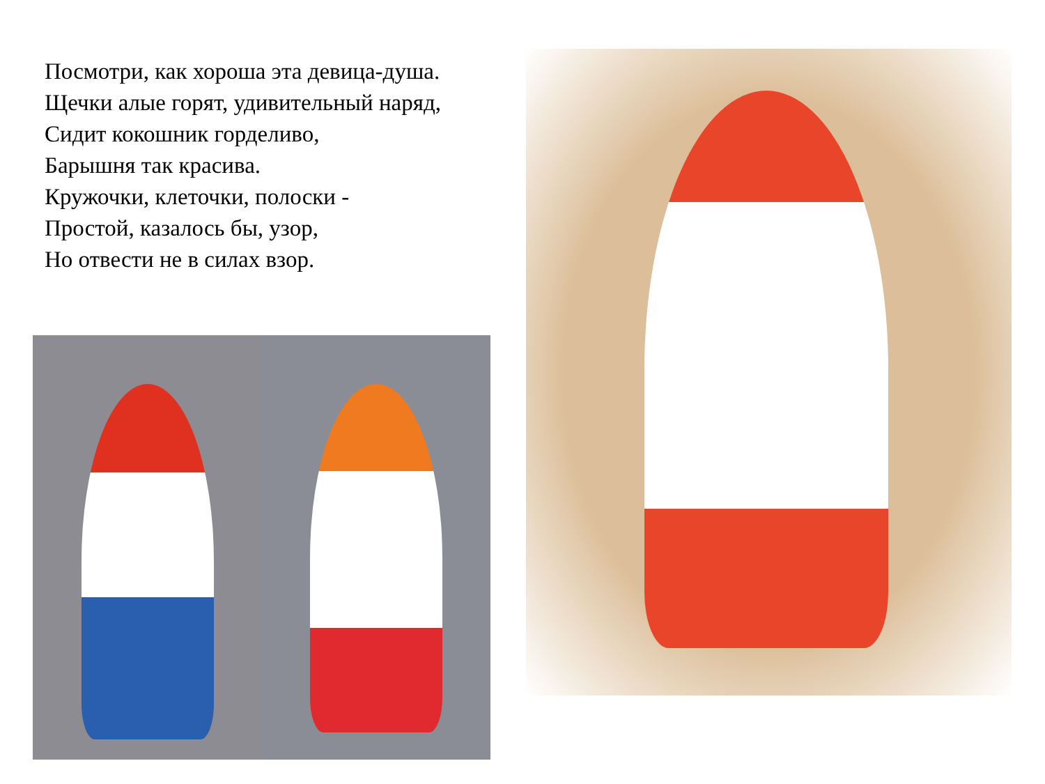Посмотри, как хороша эта девица-душа.
Щечки алые горят, удивительный наряд,
Сидит кокошник горделиво,
Барышня так красива.
Кружочки, клеточки, полоски -
Простой, казалось бы, узор,
Но отвести не в силах взор.